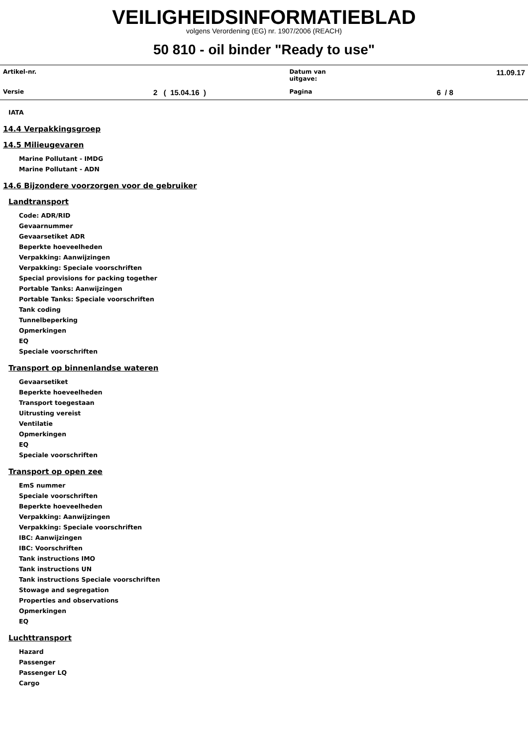VEILIGHEIDSINFORMATIEBLAD
volgens Verordening (EG) nr. 1907/2006 (REACH)
50 810 - oil binder "Ready to use"
| Artikel-nr. | | Datum van uitgave: | 11.09.17 |
| Versie | 2 ( 15.04.16 ) | Pagina | 6 / 8 |
IATA
14.4 Verpakkingsgroep
14.5 Milieugevaren
Marine Pollutant - IMDG
Marine Pollutant - ADN
14.6 Bijzondere voorzorgen voor de gebruiker
Landtransport
Code: ADR/RID
Gevaarnummer
Gevaarsetiket ADR
Beperkte hoeveelheden
Verpakking: Aanwijzingen
Verpakking: Speciale voorschriften
Special provisions for packing together
Portable Tanks: Aanwijzingen
Portable Tanks: Speciale voorschriften
Tank coding
Tunnelbeperking
Opmerkingen
EQ
Speciale voorschriften
Transport op binnenlandse wateren
Gevaarsetiket
Beperkte hoeveelheden
Transport toegestaan
Uitrusting vereist
Ventilatie
Opmerkingen
EQ
Speciale voorschriften
Transport op open zee
EmS nummer
Speciale voorschriften
Beperkte hoeveelheden
Verpakking: Aanwijzingen
Verpakking: Speciale voorschriften
IBC: Aanwijzingen
IBC: Voorschriften
Tank instructions IMO
Tank instructions UN
Tank instructions Speciale voorschriften
Stowage and segregation
Properties and observations
Opmerkingen
EQ
Luchttransport
Hazard
Passenger
Passenger LQ
Cargo